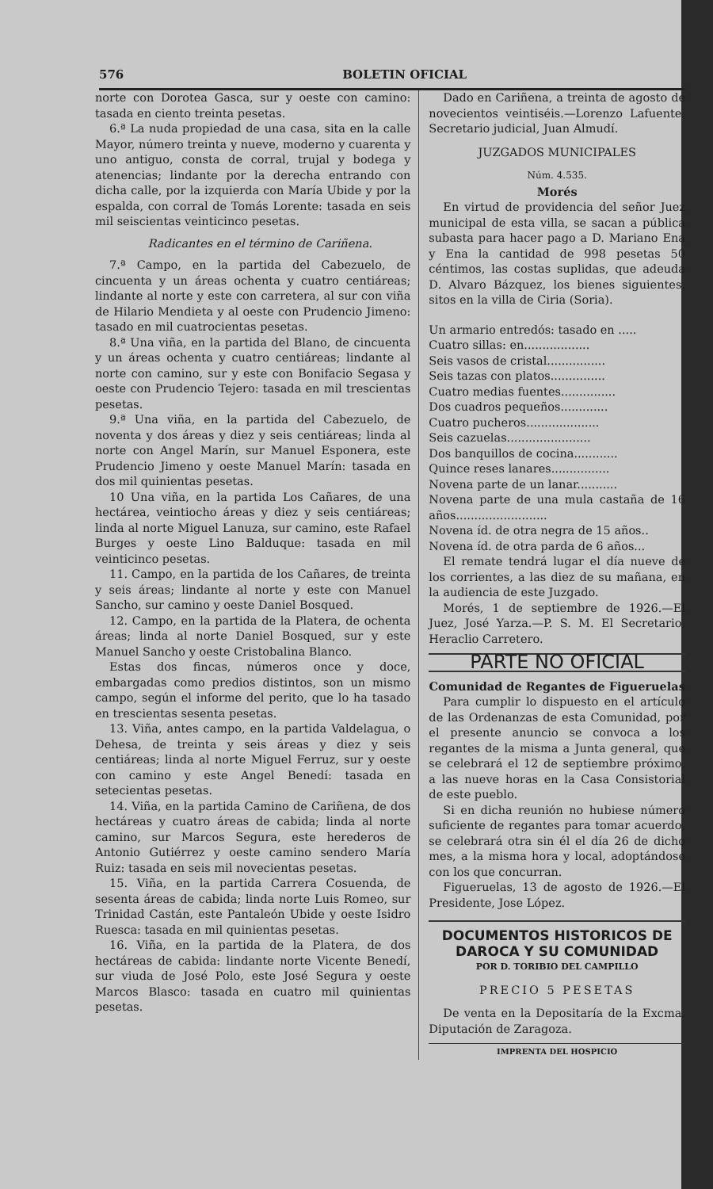576 BOLETIN OFICIAL
norte con Dorotea Gasca, sur y oeste con camino: tasada en ciento treinta pesetas.
6.ª La nuda propiedad de una casa, sita en la calle Mayor, número treinta y nueve, moderno y cuarenta y uno antiguo, consta de corral, trujal y bodega y atenencias; lindante por la derecha entrando con dicha calle, por la izquierda con María Ubide y por la espalda, con corral de Tomás Lorente: tasada en seis mil seiscientas veinticinco pesetas.
Radicantes en el término de Cariñena.
7.ª Campo, en la partida del Cabezuelo, de cincuenta y un áreas ochenta y cuatro centiáreas; lindante al norte y este con carretera, al sur con viña de Hilario Mendieta y al oeste con Prudencio Jimeno: tasado en mil cuatrocientas pesetas.
8.ª Una viña, en la partida del Blano, de cincuenta y un áreas ochenta y cuatro centiáreas; lindante al norte con camino, sur y este con Bonifacio Segasa y oeste con Prudencio Tejero: tasada en mil trescientas pesetas.
9.ª Una viña, en la partida del Cabezuelo, de noventa y dos áreas y diez y seis centiáreas; linda al norte con Angel Marín, sur Manuel Esponera, este Prudencio Jimeno y oeste Manuel Marín: tasada en dos mil quinientas pesetas.
10 Una viña, en la partida Los Cañares, de una hectárea, veintiocho áreas y diez y seis centiáreas; linda al norte Miguel Lanuza, sur camino, este Rafael Burges y oeste Lino Balduque: tasada en mil veinticinco pesetas.
11. Campo, en la partida de los Cañares, de treinta y seis áreas; lindante al norte y este con Manuel Sancho, sur camino y oeste Daniel Bosqued.
12. Campo, en la partida de la Platera, de ochenta áreas; linda al norte Daniel Bosqued, sur y este Manuel Sancho y oeste Cristobalina Blanco.
Estas dos fincas, números once y doce, embargadas como predios distintos, son un mismo campo, según el informe del perito, que lo ha tasado en trescientas sesenta pesetas.
13. Viña, antes campo, en la partida Valdelagua, o Dehesa, de treinta y seis áreas y diez y seis centiáreas; linda al norte Miguel Ferruz, sur y oeste con camino y este Angel Benedí: tasada en setecientas pesetas.
14. Viña, en la partida Camino de Cariñena, de dos hectáreas y cuatro áreas de cabida; linda al norte camino, sur Marcos Segura, este herederos de Antonio Gutiérrez y oeste camino sendero María Ruiz: tasada en seis mil novecientas pesetas.
15. Viña, en la partida Carrera Cosuenda, de sesenta áreas de cabida; linda norte Luis Romeo, sur Trinidad Castán, este Pantaleón Ubide y oeste Isidro Ruesca: tasada en mil quinientas pesetas.
16. Viña, en la partida de la Platera, de dos hectáreas de cabida: lindante norte Vicente Benedí, sur viuda de José Polo, este José Segura y oeste Marcos Blasco: tasada en cuatro mil quinientas pesetas.
Dado en Cariñena, a treinta de agosto de novecientos veintiséis.—Lorenzo Lafuente. Secretario judicial, Juan Almudí.
JUZGADOS MUNICIPALES
Núm. 4.535.
Morés
En virtud de providencia del señor Juez municipal de esta villa, se sacan a pública subasta para hacer pago a D. Mariano Ena y Ena la cantidad de 998 pesetas 50 céntimos, las costas suplidas, que adeuda D. Alvaro Bázquez, los bienes siguientes, sitos en la villa de Ciria (Soria).
Un armario entredós: tasado en .....
Cuatro sillas: en..................
Seis vasos de cristal................
Seis tazas con platos...............
Cuatro medias fuentes...............
Dos cuadros pequeños.............
Cuatro pucheros....................
Seis cazuelas.......................
Dos banquillos de cocina............
Quince reses lanares................
Novena parte de un lanar...........
Novena parte de una mula castaña de 16 años.........................
Novena íd. de otra negra de 15 años..
Novena íd. de otra parda de 6 años...
El remate tendrá lugar el día nueve de los corrientes, a las diez de su mañana, en la audiencia de este Juzgado.
Morés, 1 de septiembre de 1926.—El Juez, José Yarza.—P. S. M. El Secretario, Heraclio Carretero.
PARTE NO OFICIAL
Comunidad de Regantes de Figueruelas
Para cumplir lo dispuesto en el artículo de las Ordenanzas de esta Comunidad, por el presente anuncio se convoca a los regantes de la misma a Junta general, que se celebrará el 12 de septiembre próximo, a las nueve horas en la Casa Consistorial de este pueblo.
Si en dicha reunión no hubiese número suficiente de regantes para tomar acuerdo, se celebrará otra sin él el día 26 de dicho mes, a la misma hora y local, adoptándose con los que concurran.
Figueruelas, 13 de agosto de 1926.—El Presidente, Jose López.
DOCUMENTOS HISTORICOS DE DAROCA Y SU COMUNIDAD
POR D. TORIBIO DEL CAMPILLO
PRECIO 5 PESETAS
De venta en la Depositaría de la Excma. Diputación de Zaragoza.
IMPRENTA DEL HOSPICIO